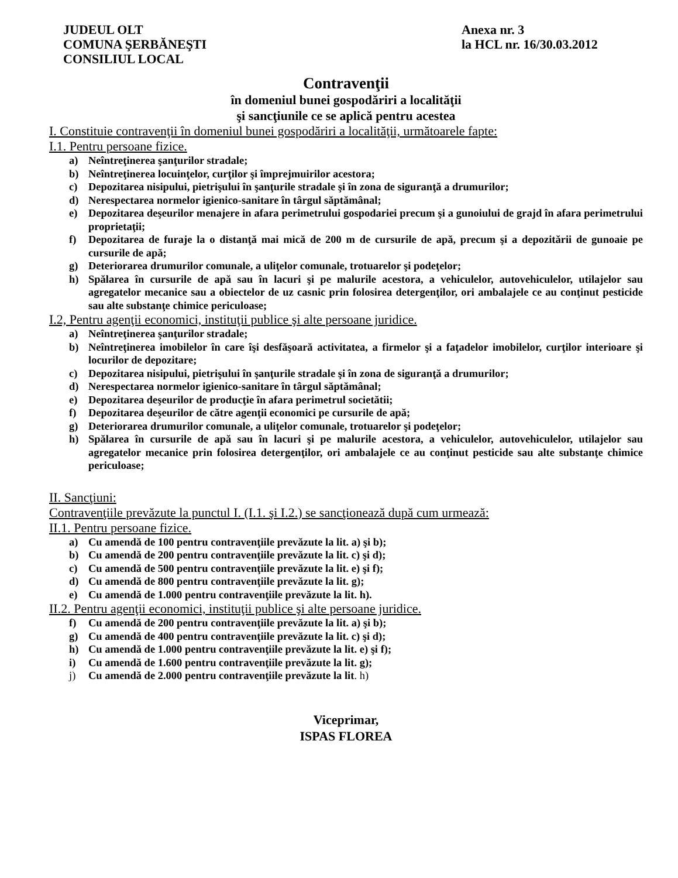JUDEUL OLT
COMUNA ŞERBĂNEŞTI
CONSILIUL LOCAL
Anexa nr. 3
la HCL nr. 16/30.03.2012
Contravenţii
în domeniul bunei gospodăriri a localităţii
şi sancţiunile ce se aplică pentru acestea
I. Constituie contravenţii în domeniul bunei gospodăriri a localităţii, următoarele fapte:
I.1. Pentru persoane fizice.
a) Neîntreţinerea şanţurilor stradale;
b) Neîntreţinerea locuinţelor, curţilor şi împrejmuirilor acestora;
c) Depozitarea nisipului, pietrişului în şanţurile stradale şi în zona de siguranţă a drumurilor;
d) Nerespectarea normelor igienico-sanitare în târgul săptămânal;
e) Depozitarea deşeurilor menajere in afara perimetrului gospodariei precum şi a gunoiului de grajd în afara perimetrului proprietaţii;
f) Depozitarea de furaje la o distanţă mai mică de 200 m de cursurile de apă, precum şi a depozitării de gunoaie pe cursurile de apă;
g) Deteriorarea drumurilor comunale, a uliţelor comunale, trotuarelor şi podeţelor;
h) Spălarea în cursurile de apă sau în lacuri şi pe malurile acestora, a vehiculelor, autovehiculelor, utilajelor sau agregatelor mecanice sau a obiectelor de uz casnic prin folosirea detergenţilor, ori ambalajele ce au conţinut pesticide sau alte substanţe chimice periculoase;
I.2, Pentru agenţii economici, instituţii publice şi alte persoane juridice.
a) Neîntreţinerea şanţurilor stradale;
b) Neîntreţinerea imobilelor în care îşi desfăşoară activitatea, a firmelor şi a faţadelor imobilelor, curţilor interioare şi locurilor de depozitare;
c) Depozitarea nisipului, pietrişului în şanţurile stradale şi în zona de siguranţă a drumurilor;
d) Nerespectarea normelor igienico-sanitare în târgul săptămânal;
e) Depozitarea deşeurilor de producţie în afara perimetrul societătii;
f) Depozitarea deşeurilor de către agenţii economici pe cursurile de apă;
g) Deteriorarea drumurilor comunale, a uliţelor comunale, trotuarelor şi podeţelor;
h) Spălarea în cursurile de apă sau în lacuri şi pe malurile acestora, a vehiculelor, autovehiculelor, utilajelor sau agregatelor mecanice prin folosirea detergenţilor, ori ambalajele ce au conţinut pesticide sau alte substanţe chimice periculoase;
II. Sancţiuni:
Contravenţiile prevăzute la punctul I. (I.1. şi I.2.) se sancţionează după cum urmează:
II.1. Pentru persoane fizice.
a) Cu amendă de 100 pentru contravenţiile prevăzute la lit. a) şi b);
b) Cu amendă de 200 pentru contravenţiile prevăzute la lit. c) şi d);
c) Cu amendă de 500 pentru contravenţiile prevăzute la lit. e) şi f);
d) Cu amendă de 800 pentru contravenţiile prevăzute la lit. g);
e) Cu amendă de 1.000 pentru contravenţiile prevăzute la lit. h).
II.2. Pentru agenţii economici, instituţii publice şi alte persoane juridice.
f) Cu amendă de 200 pentru contravenţiile prevăzute la lit. a) şi b);
g) Cu amendă de 400 pentru contravenţiile prevăzute la lit. c) şi d);
h) Cu amendă de 1.000 pentru contravenţiile prevăzute la lit. e) şi f);
i) Cu amendă de 1.600 pentru contravenţiile prevăzute la lit. g);
j) Cu amendă de 2.000 pentru contravenţiile prevăzute la lit. h)
Viceprimar,
ISPAS FLOREA